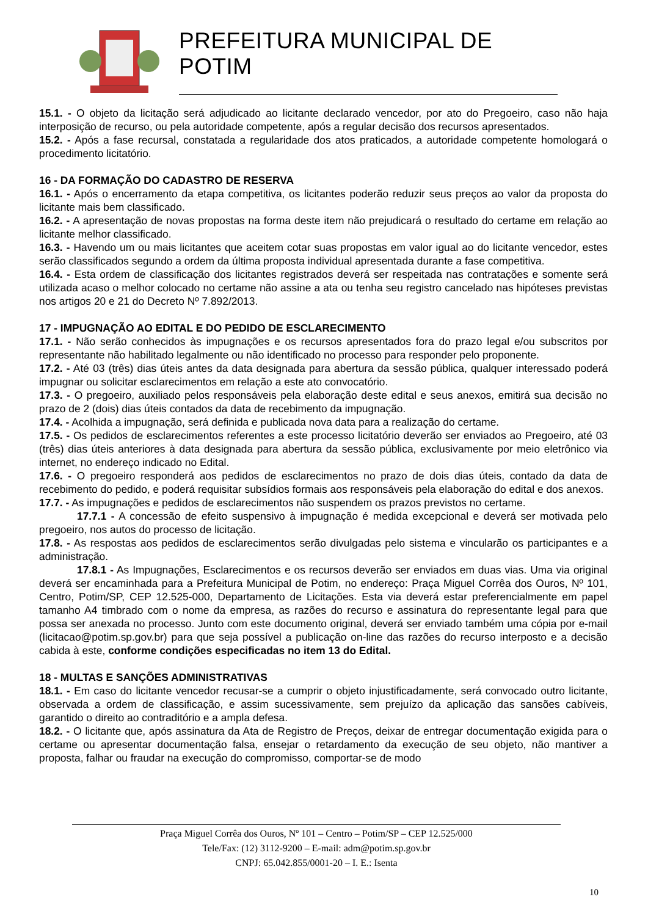PREFEITURA MUNICIPAL DE POTIM
15.1. - O objeto da licitação será adjudicado ao licitante declarado vencedor, por ato do Pregoeiro, caso não haja interposição de recurso, ou pela autoridade competente, após a regular decisão dos recursos apresentados.
15.2. - Após a fase recursal, constatada a regularidade dos atos praticados, a autoridade competente homologará o procedimento licitatório.
16 - DA FORMAÇÃO DO CADASTRO DE RESERVA
16.1. - Após o encerramento da etapa competitiva, os licitantes poderão reduzir seus preços ao valor da proposta do licitante mais bem classificado.
16.2. - A apresentação de novas propostas na forma deste item não prejudicará o resultado do certame em relação ao licitante melhor classificado.
16.3. - Havendo um ou mais licitantes que aceitem cotar suas propostas em valor igual ao do licitante vencedor, estes serão classificados segundo a ordem da última proposta individual apresentada durante a fase competitiva.
16.4. - Esta ordem de classificação dos licitantes registrados deverá ser respeitada nas contratações e somente será utilizada acaso o melhor colocado no certame não assine a ata ou tenha seu registro cancelado nas hipóteses previstas nos artigos 20 e 21 do Decreto Nº 7.892/2013.
17 - IMPUGNAÇÃO AO EDITAL E DO PEDIDO DE ESCLARECIMENTO
17.1. - Não serão conhecidos às impugnações e os recursos apresentados fora do prazo legal e/ou subscritos por representante não habilitado legalmente ou não identificado no processo para responder pelo proponente.
17.2. - Até 03 (três) dias úteis antes da data designada para abertura da sessão pública, qualquer interessado poderá impugnar ou solicitar esclarecimentos em relação a este ato convocatório.
17.3. - O pregoeiro, auxiliado pelos responsáveis pela elaboração deste edital e seus anexos, emitirá sua decisão no prazo de 2 (dois) dias úteis contados da data de recebimento da impugnação.
17.4. - Acolhida a impugnação, será definida e publicada nova data para a realização do certame.
17.5. - Os pedidos de esclarecimentos referentes a este processo licitatório deverão ser enviados ao Pregoeiro, até 03 (três) dias úteis anteriores à data designada para abertura da sessão pública, exclusivamente por meio eletrônico via internet, no endereço indicado no Edital.
17.6. - O pregoeiro responderá aos pedidos de esclarecimentos no prazo de dois dias úteis, contado da data de recebimento do pedido, e poderá requisitar subsídios formais aos responsáveis pela elaboração do edital e dos anexos.
17.7. - As impugnações e pedidos de esclarecimentos não suspendem os prazos previstos no certame.
17.7.1 - A concessão de efeito suspensivo à impugnação é medida excepcional e deverá ser motivada pelo pregoeiro, nos autos do processo de licitação.
17.8. - As respostas aos pedidos de esclarecimentos serão divulgadas pelo sistema e vincularão os participantes e a administração.
17.8.1 - As Impugnações, Esclarecimentos e os recursos deverão ser enviados em duas vias. Uma via original deverá ser encaminhada para a Prefeitura Municipal de Potim, no endereço: Praça Miguel Corrêa dos Ouros, Nº 101, Centro, Potim/SP, CEP 12.525-000, Departamento de Licitações. Esta via deverá estar preferencialmente em papel tamanho A4 timbrado com o nome da empresa, as razões do recurso e assinatura do representante legal para que possa ser anexada no processo. Junto com este documento original, deverá ser enviado também uma cópia por e-mail (licitacao@potim.sp.gov.br) para que seja possível a publicação on-line das razões do recurso interposto e a decisão cabida à este, conforme condições especificadas no item 13 do Edital.
18 - MULTAS E SANÇÕES ADMINISTRATIVAS
18.1. - Em caso do licitante vencedor recusar-se a cumprir o objeto injustificadamente, será convocado outro licitante, observada a ordem de classificação, e assim sucessivamente, sem prejuízo da aplicação das sansões cabíveis, garantido o direito ao contraditório e a ampla defesa.
18.2. - O licitante que, após assinatura da Ata de Registro de Preços, deixar de entregar documentação exigida para o certame ou apresentar documentação falsa, ensejar o retardamento da execução de seu objeto, não mantiver a proposta, falhar ou fraudar na execução do compromisso, comportar-se de modo
Praça Miguel Corrêa dos Ouros, Nº 101 – Centro – Potim/SP – CEP 12.525/000
Tele/Fax: (12) 3112-9200 – E-mail: adm@potim.sp.gov.br
CNPJ: 65.042.855/0001-20 – I. E.: Isenta
10